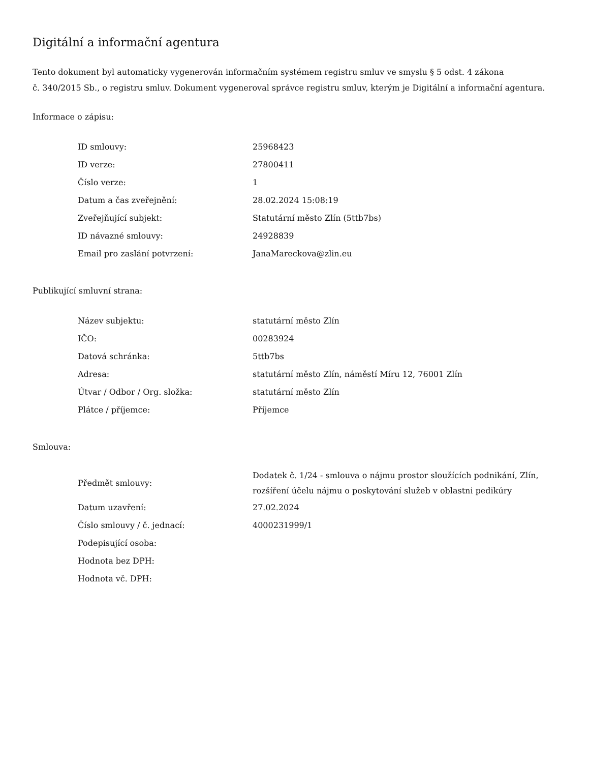Digitální a informační agentura
Tento dokument byl automaticky vygenerován informačním systémem registru smluv ve smyslu § 5 odst. 4 zákona
č. 340/2015 Sb., o registru smluv. Dokument vygeneroval správce registru smluv, kterým je Digitální a informační agentura.
Informace o zápisu:
| ID smlouvy: | 25968423 |
| ID verze: | 27800411 |
| Číslo verze: | 1 |
| Datum a čas zveřejnění: | 28.02.2024 15:08:19 |
| Zveřejňující subjekt: | Statutární město Zlín (5ttb7bs) |
| ID návazné smlouvy: | 24928839 |
| Email pro zaslání potvrzení: | JanaMareckova@zlin.eu |
Publikující smluvní strana:
| Název subjektu: | statutární město Zlín |
| IČO: | 00283924 |
| Datová schránka: | 5ttb7bs |
| Adresa: | statutární město Zlín, náměstí Míru 12, 76001 Zlín |
| Útvar / Odbor / Org. složka: | statutární město Zlín |
| Plátce / příjemce: | Příjemce |
Smlouva:
| Předmět smlouvy: | Dodatek č. 1/24 - smlouva o nájmu prostor sloužících podnikání, Zlín, rozšíření účelu nájmu o poskytování služeb v oblastni pedikúry |
| Datum uzavření: | 27.02.2024 |
| Číslo smlouvy / č. jednací: | 4000231999/1 |
| Podepisující osoba: | |
| Hodnota bez DPH: | |
| Hodnota vč. DPH: | |